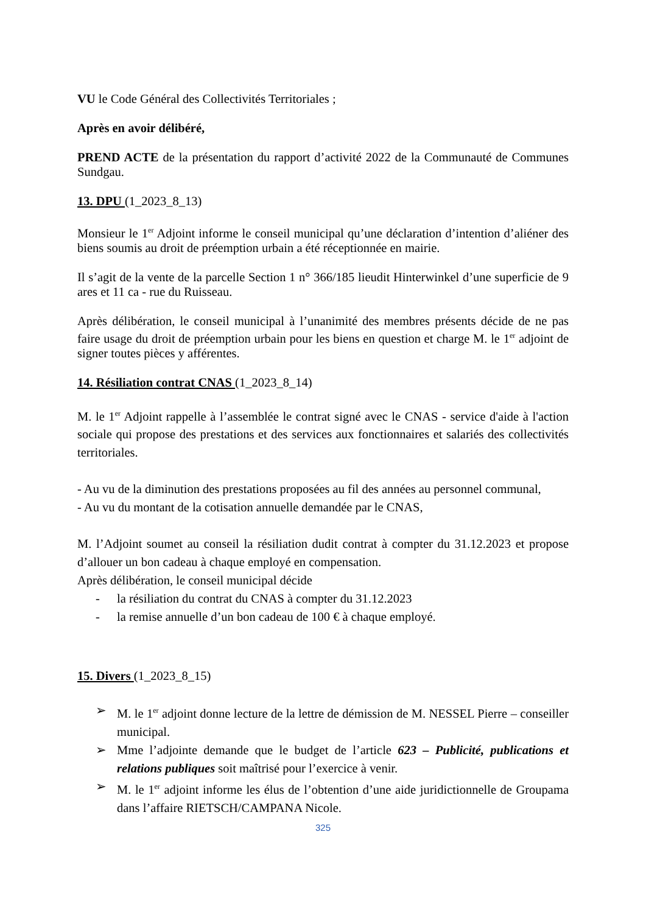VU le Code Général des Collectivités Territoriales ;
Après en avoir délibéré,
PREND ACTE de la présentation du rapport d’activité 2022 de la Communauté de Communes Sundgau.
13. DPU (1_2023_8_13)
Monsieur le 1<sup>er</sup> Adjoint informe le conseil municipal qu’une déclaration d’intention d’aliéner des biens soumis au droit de préemption urbain a été réceptionnée en mairie.
Il s’agit de la vente de la parcelle Section 1 n° 366/185 lieudit Hinterwinkel d’une superficie de 9 ares et 11 ca - rue du Ruisseau.
Après délibération, le conseil municipal à l’unanimité des membres présents décide de ne pas faire usage du droit de préemption urbain pour les biens en question et charge M. le 1<sup>er</sup> adjoint de signer toutes pièces y afférentes.
14. Résiliation contrat CNAS (1_2023_8_14)
M. le 1<sup>er</sup> Adjoint rappelle à l’assemblée le contrat signé avec le CNAS - service d'aide à l'action sociale qui propose des prestations et des services aux fonctionnaires et salariés des collectivités territoriales.
- Au vu de la diminution des prestations proposées au fil des années au personnel communal,
- Au vu du montant de la cotisation annuelle demandée par le CNAS,
M. l’Adjoint soumet au conseil la résiliation dudit contrat à compter du 31.12.2023 et propose d’allouer un bon cadeau à chaque employé en compensation.
Après délibération, le conseil municipal décide
- la résiliation du contrat du CNAS à compter du 31.12.2023
- la remise annuelle d’un bon cadeau de 100 € à chaque employé.
15. Divers (1_2023_8_15)
➢ M. le 1<sup>er</sup> adjoint donne lecture de la lettre de démission de M. NESSEL Pierre – conseiller municipal.
➢ Mme l’adjointe demande que le budget de l’article 623 – Publicité, publications et relations publiques soit maîtrisé pour l’exercice à venir.
➢ M. le 1<sup>er</sup> adjoint informe les élus de l’obtention d’une aide juridictionnelle de Groupama dans l’affaire RIETSCH/CAMPANA Nicole.
325